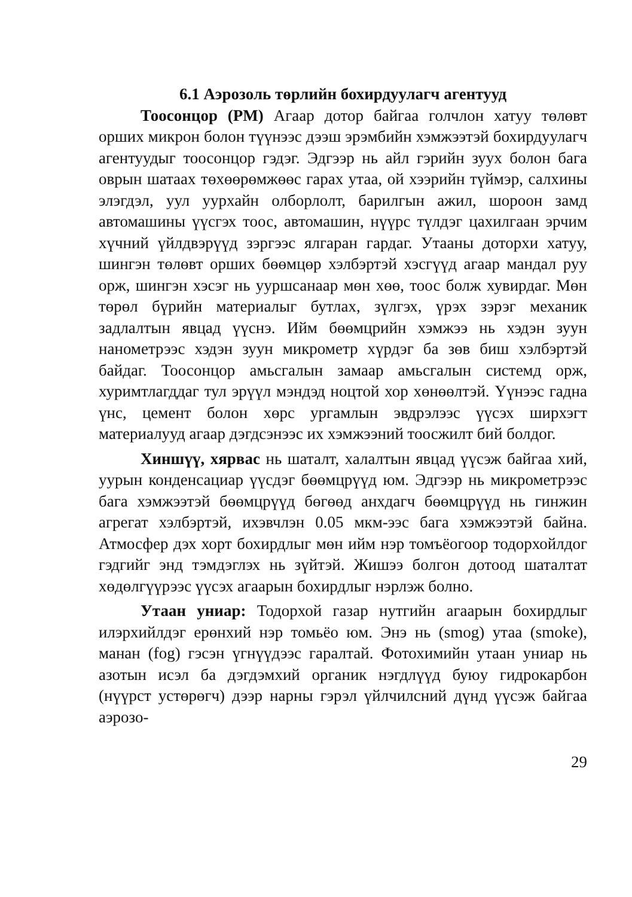6.1 Аэрозоль төрлийн бохирдуулагч агентууд
Тоосонцор (PM) Агаар дотор байгаа голчлон хатуу төлөвт орших микрон болон түүнээс дээш эрэмбийн хэмжээтэй бохирдуулагч агентуудыг тоосонцор гэдэг. Эдгээр нь айл гэрийн зуух болон бага оврын шатаах төхөөрөмжөөс гарах утаа, ой хээрийн түймэр, салхины элэгдэл, уул уурхайн олборлолт, барилгын ажил, шороон замд автомашины үүсгэх тоос, автомашин, нүүрс түлдэг цахилгаан эрчим хүчний үйлдвэрүүд зэргээс ялгаран гардаг. Утааны доторхи хатуу, шингэн төлөвт орших бөөмцөр хэлбэртэй хэсгүүд агаар мандал руу орж, шингэн хэсэг нь ууршсанаар мөн хөө, тоос болж хувирдаг. Мөн төрөл бүрийн материалыг бутлах, зүлгэх, үрэх зэрэг механик задлалтын явцад үүснэ. Ийм бөөмцрийн хэмжээ нь хэдэн зуун нанометрээс хэдэн зуун микрометр хүрдэг ба зөв биш хэлбэртэй байдаг. Тоосонцор амьсгалын замаар амьсгалын системд орж, хуримтлагддаг тул эрүүл мэндэд ноцтой хор хөнөөлтэй. Үүнээс гадна үнс, цемент болон хөрс ургамлын эвдрэлээс үүсэх ширхэгт материалууд агаар дэгдсэнээс их хэмжээний тоосжилт бий болдог.
Хиншүү, хярвас нь шаталт, халалтын явцад үүсэж байгаа хий, уурын конденсациар үүсдэг бөөмцрүүд юм. Эдгээр нь микрометрээс бага хэмжээтэй бөөмцрүүд бөгөөд анхдагч бөөмцрүүд нь гинжин агрегат хэлбэртэй, ихэвчлэн 0.05 мкм-ээс бага хэмжээтэй байна. Атмосфер дэх хорт бохирдлыг мөн ийм нэр томъёогоор тодорхойлдог гэдгийг энд тэмдэглэх нь зүйтэй. Жишээ болгон дотоод шаталтат хөдөлгүүрээс үүсэх агаарын бохирдлыг нэрлэж болно.
Утаан униар: Тодорхой газар нутгийн агаарын бохирдлыг илэрхийлдэг ерөнхий нэр томьёо юм. Энэ нь (smog) утаа (smoke), манан (fog) гэсэн үгнүүдээс гаралтай. Фотохимийн утаан униар нь азотын исэл ба дэгдэмхий органик нэгдлүүд буюу гидрокарбон (нүүрст устөрөгч) дээр нарны гэрэл үйлчилсний дүнд үүсэж байгаа аэрозо-
29